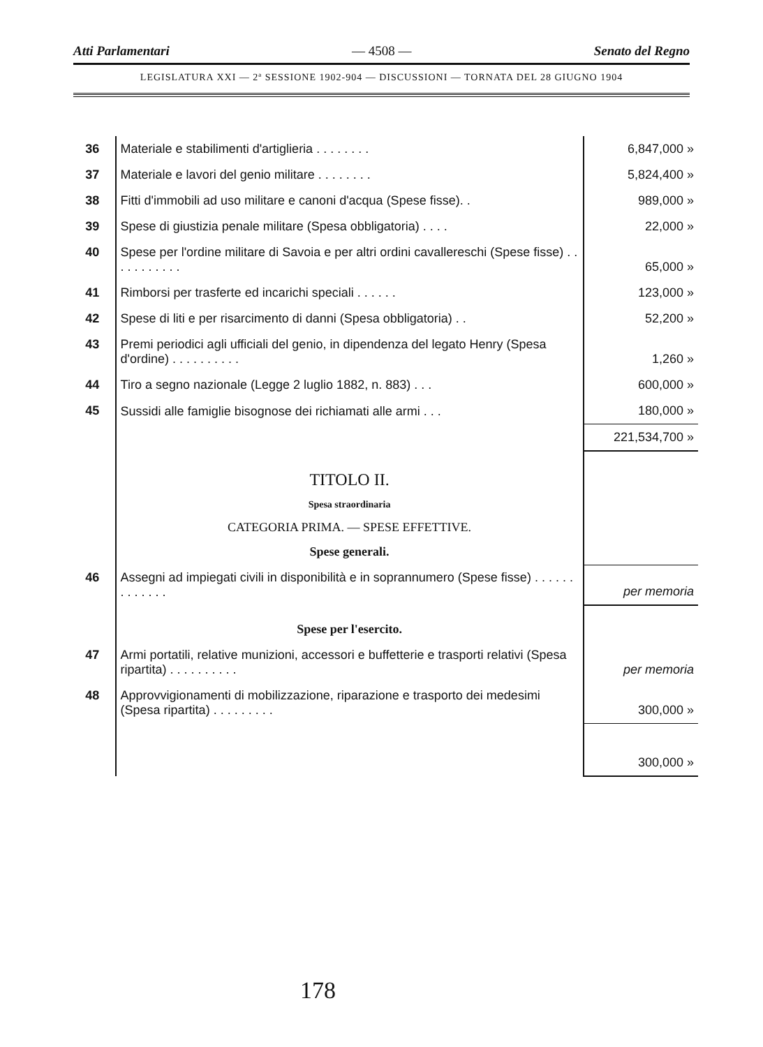Atti Parlamentari — 4508 — Senato del Regno
LEGISLATURA XXI — 2ª SESSIONE 1902-904 — DISCUSSIONI — TORNATA DEL 28 GIUGNO 1904
| 36 | Materiale e stabilimenti d'artiglieria . . . . . . . . | 6,847,000 » |
| 37 | Materiale e lavori del genio militare . . . . . . . . | 5,824,400 » |
| 38 | Fitti d'immobili ad uso militare e canoni d'acqua (Spese fisse). . | 989,000 » |
| 39 | Spese di giustizia penale militare (Spesa obbligatoria) . . . . | 22,000 » |
| 40 | Spese per l'ordine militare di Savoia e per altri ordini cavallereschi (Spese fisse) . . . . . . . . . . . | 65,000 » |
| 41 | Rimborsi per trasferte ed incarichi speciali . . . . . . | 123,000 » |
| 42 | Spese di liti e per risarcimento di danni (Spesa obbligatoria) . . | 52,200 » |
| 43 | Premi periodici agli ufficiali del genio, in dipendenza del legato Henry (Spesa d'ordine) . . . . . . . . . . | 1,260 » |
| 44 | Tiro a segno nazionale (Legge 2 luglio 1882, n. 883) . . . | 600,000 » |
| 45 | Sussidi alle famiglie bisognose dei richiamati alle armi . . . | 180,000 » |
| | | 221,534,700 » |
| | TITOLO II. Spesa straordinaria CATEGORIA PRIMA. — SPESE EFFETTIVE. Spese generali. | |
| 46 | Assegni ad impiegati civili in disponibilità e in soprannumero (Spese fisse) . . . . . . . . . . . . . | per memoria |
| | Spese per l'esercito. | |
| 47 | Armi portatili, relative munizioni, accessori e buffetterie e trasporti relativi (Spesa ripartita) . . . . . . . . . . | per memoria |
| 48 | Approvvigionamenti di mobilizzazione, riparazione e trasporto dei medesimi (Spesa ripartita) . . . . . . . . . | 300,000 » |
| | | 300,000 » |
178